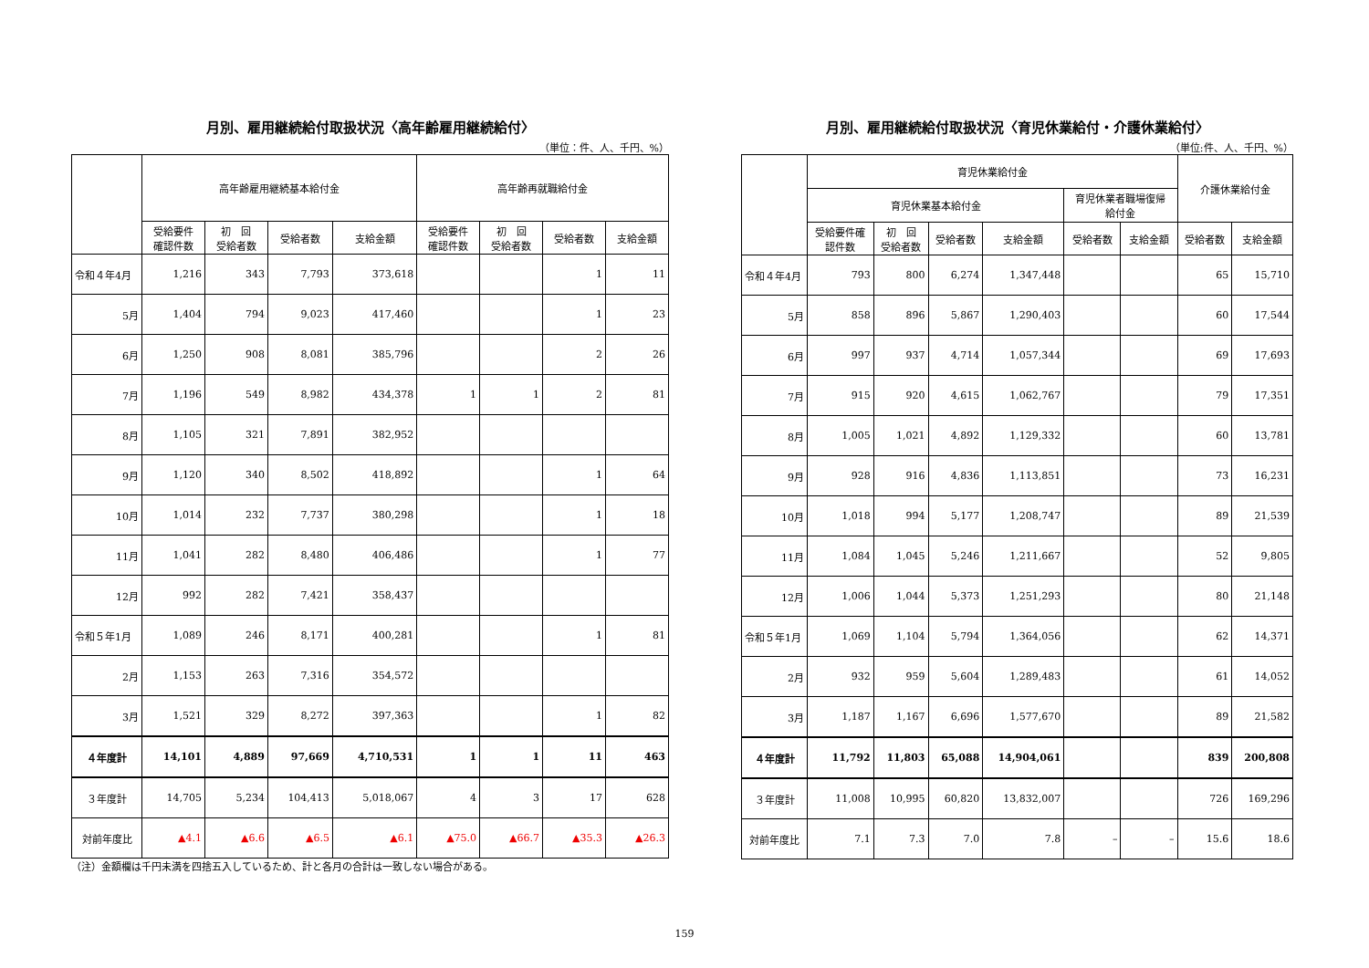月別、雇用継続給付取扱状況〈高年齢雇用継続給付〉
（単位：件、人、千円、%）
| | 高年齢雇用継続基本給付金 | | | | 高年齢再就職給付金 | | | |
| --- | --- | --- | --- | --- | --- | --- | --- | --- |
| | 受給要件 確認件数 | 初 回 受給者数 | 受給者数 | 支給金額 | 受給要件 確認件数 | 初 回 受給者数 | 受給者数 | 支給金額 |
| 令和４年4月 | 1,216 | 343 | 7,793 | 373,618 | | | 1 | 11 |
| 5月 | 1,404 | 794 | 9,023 | 417,460 | | | 1 | 23 |
| 6月 | 1,250 | 908 | 8,081 | 385,796 | | | 2 | 26 |
| 7月 | 1,196 | 549 | 8,982 | 434,378 | 1 | 1 | 2 | 81 |
| 8月 | 1,105 | 321 | 7,891 | 382,952 | | | | |
| 9月 | 1,120 | 340 | 8,502 | 418,892 | | | 1 | 64 |
| 10月 | 1,014 | 232 | 7,737 | 380,298 | | | 1 | 18 |
| 11月 | 1,041 | 282 | 8,480 | 406,486 | | | 1 | 77 |
| 12月 | 992 | 282 | 7,421 | 358,437 | | | | |
| 令和５年1月 | 1,089 | 246 | 8,171 | 400,281 | | | 1 | 81 |
| 2月 | 1,153 | 263 | 7,316 | 354,572 | | | | |
| 3月 | 1,521 | 329 | 8,272 | 397,363 | | | 1 | 82 |
| ４年度計 | 14,101 | 4,889 | 97,669 | 4,710,531 | 1 | 1 | 11 | 463 |
| ３年度計 | 14,705 | 5,234 | 104,413 | 5,018,067 | 4 | 3 | 17 | 628 |
| 対前年度比 | ▲4.1 | ▲6.6 | ▲6.5 | ▲6.1 | ▲75.0 | ▲66.7 | ▲35.3 | ▲26.3 |
（注）金額欄は千円未満を四捨五入しているため、計と各月の合計は一致しない場合がある。
月別、雇用継続給付取扱状況〈育児休業給付・介護休業給付〉
（単位:件、人、千円、%）
| | 育児休業給付金 | | | | | | 介護休業給付金 | |
| --- | --- | --- | --- | --- | --- | --- | --- | --- |
| | 育児休業基本給付金 | | | | 育児休業者職場復帰 給付金 | | | |
| | 受給要件確 認件数 | 初 回 受給者数 | 受給者数 | 支給金額 | 受給者数 | 支給金額 | 受給者数 | 支給金額 |
| 令和４年4月 | 793 | 800 | 6,274 | 1,347,448 | | | 65 | 15,710 |
| 5月 | 858 | 896 | 5,867 | 1,290,403 | | | 60 | 17,544 |
| 6月 | 997 | 937 | 4,714 | 1,057,344 | | | 69 | 17,693 |
| 7月 | 915 | 920 | 4,615 | 1,062,767 | | | 79 | 17,351 |
| 8月 | 1,005 | 1,021 | 4,892 | 1,129,332 | | | 60 | 13,781 |
| 9月 | 928 | 916 | 4,836 | 1,113,851 | | | 73 | 16,231 |
| 10月 | 1,018 | 994 | 5,177 | 1,208,747 | | | 89 | 21,539 |
| 11月 | 1,084 | 1,045 | 5,246 | 1,211,667 | | | 52 | 9,805 |
| 12月 | 1,006 | 1,044 | 5,373 | 1,251,293 | | | 80 | 21,148 |
| 令和５年1月 | 1,069 | 1,104 | 5,794 | 1,364,056 | | | 62 | 14,371 |
| 2月 | 932 | 959 | 5,604 | 1,289,483 | | | 61 | 14,052 |
| 3月 | 1,187 | 1,167 | 6,696 | 1,577,670 | | | 89 | 21,582 |
| ４年度計 | 11,792 | 11,803 | 65,088 | 14,904,061 | | | 839 | 200,808 |
| ３年度計 | 11,008 | 10,995 | 60,820 | 13,832,007 | | | 726 | 169,296 |
| 対前年度比 | 7.1 | 7.3 | 7.0 | 7.8 | – | – | 15.6 | 18.6 |
159